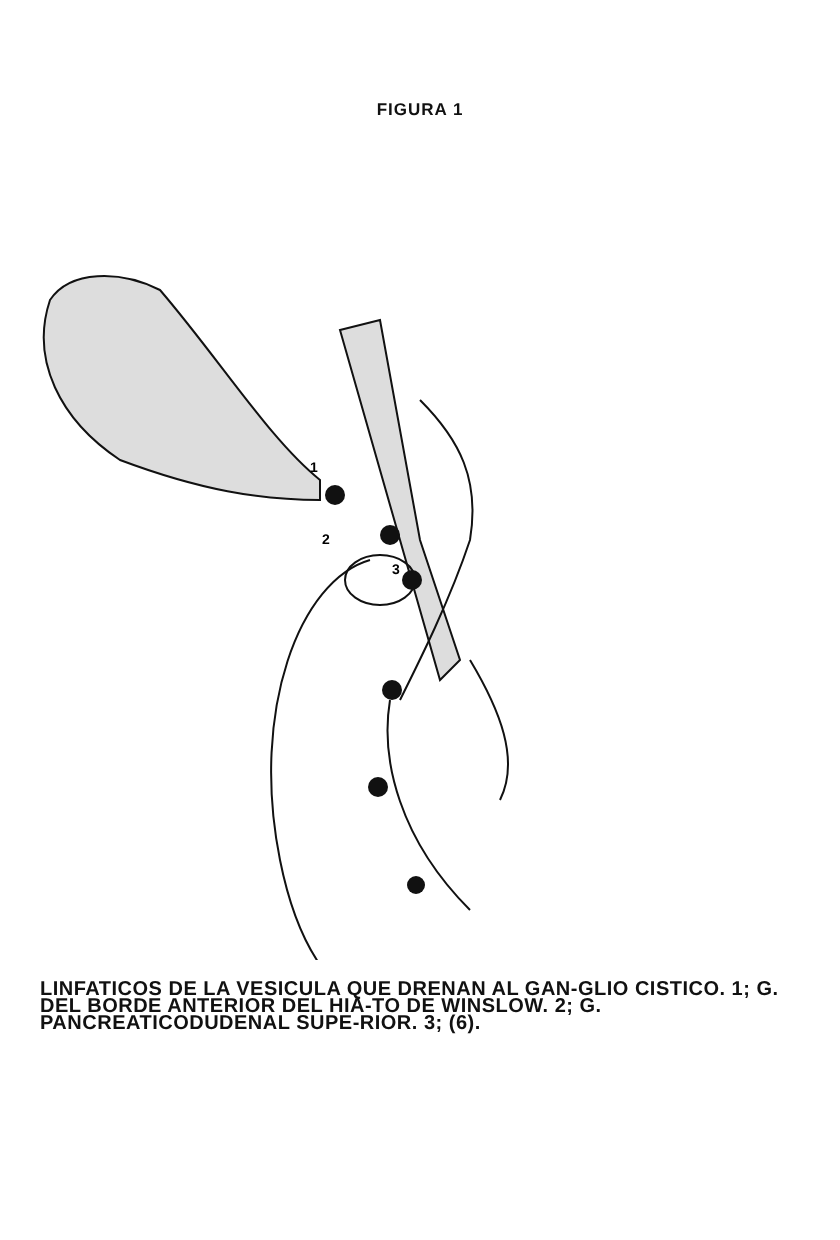FIGURA 1
1
2
3
LINFATICOS DE LA VESICULA QUE DRENAN AL GAN-GLIO CISTICO. 1; G. DEL BORDE ANTERIOR DEL HIA-TO DE WINSLOW. 2; G. PANCREATICODUDENAL SUPE-RIOR. 3; (6).